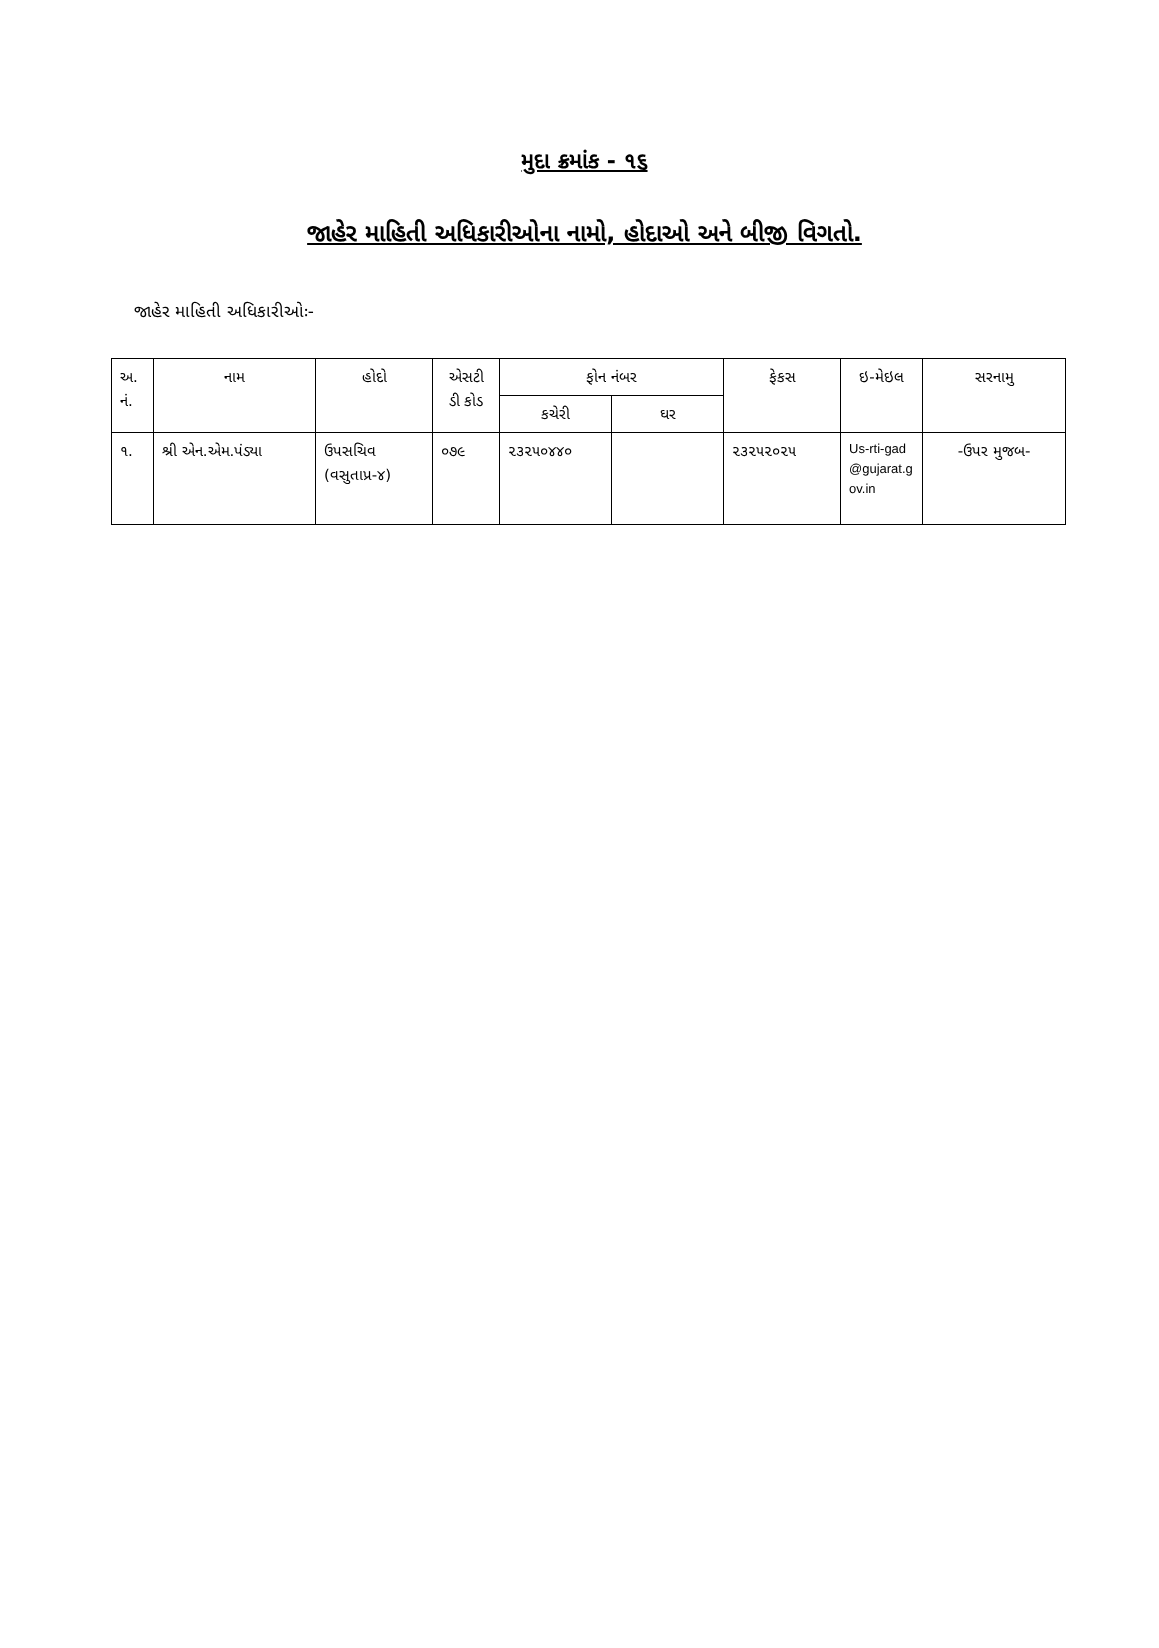મુદા ક્રમાંક - ૧૬
જાહેર માહિતી અધિકારીઓના નામો, હોદાઓ અને બીજી વિગતો.
જાહેર માહિતી અધિકારીઓઃ-
| અ. નં. | નામ | હોદો | એસટી ડી કોડ | ફોન નંબર | | ફેકસ | ઇ-મેઇલ | સરનામુ |
| --- | --- | --- | --- | --- | --- | --- | --- | --- |
| | | | | કચેરી | ઘર | | | |
| ૧. | શ્રી એન.એમ.પંડ્યા | ઉપસચિવ (વસુતાપ્ર-૪) | ૦૭૯ | ૨૩૨૫૦૪૪૦ | | ૨૩૨૫૨૦૨૫ | Us-rti-gad@gujarat.gov.in | -ઉપર મુજબ- |